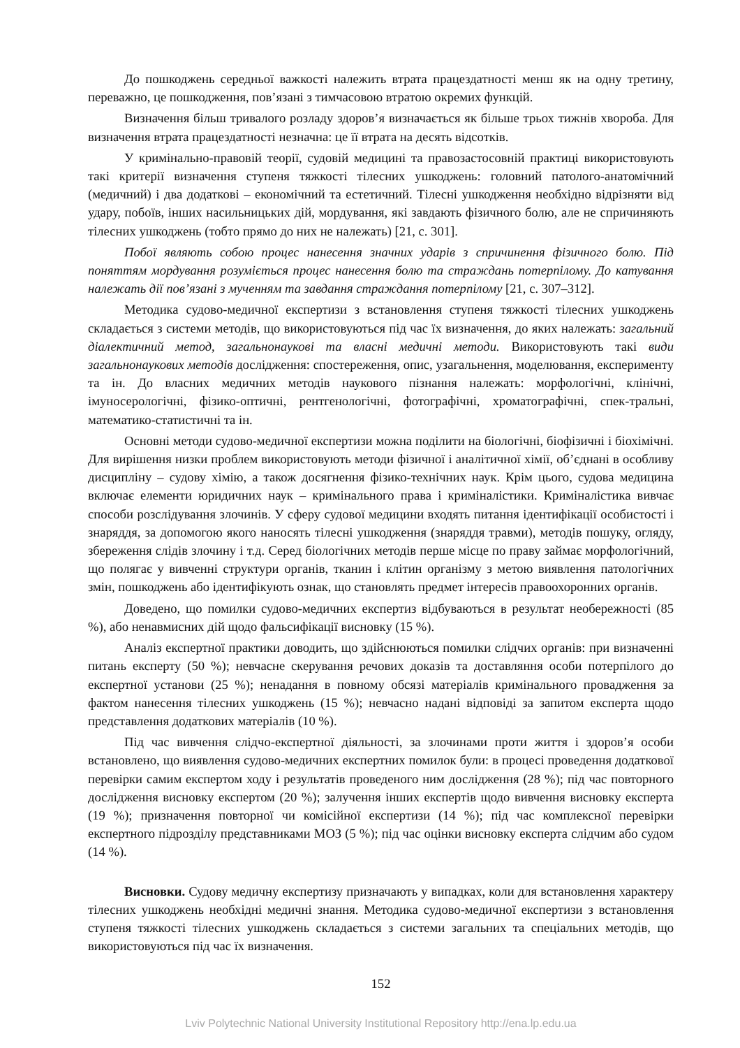До пошкоджень середньої важкості належить втрата працездатності менш як на одну третину, переважно, це пошкодження, пов’язані з тимчасовою втратою окремих функцій.
Визначення більш тривалого розладу здоров’я визначається як більше трьох тижнів хвороба. Для визначення втрата працездатності незначна: це її втрата на десять відсотків.
У кримінально-правовій теорії, судовій медицині та правозастосовній практиці використовують такі критерії визначення ступеня тяжкості тілесних ушкоджень: головний патолого-анатомічний (медичний) і два додаткові – економічний та естетичний. Тілесні ушкодження необхідно відрізняти від удару, побоїв, інших насильницьких дій, мордування, які завдають фізичного болю, але не спричиняють тілесних ушкоджень (тобто прямо до них не належать) [21, с. 301].
Побої являють собою процес нанесення значних ударів з спричинення фізичного болю. Під поняттям мордування розуміється процес нанесення болю та страждань потерпілому. До катування належать дії пов’язані з мученням та завдання страждання потерпілому [21, с. 307–312].
Методика судово-медичної експертизи з встановлення ступеня тяжкості тілесних ушкоджень складається з системи методів, що використовуються під час їх визначення, до яких належать: загальний діалектичний метод, загальнонаукові та власні медичні методи. Використовують такі види загальнонаукових методів дослідження: спостереження, опис, узагальнення, моделювання, експерименту та ін. До власних медичних методів наукового пізнання належать: морфологічні, клінічні, імуносерологічні, фізико-оптичні, рентгенологічні, фотографічні, хроматографічні, спек-тральні, математико-статистичні та ін.
Основні методи судово-медичної експертизи можна поділити на біологічні, біофізичні і біохімічні. Для вирішення низки проблем використовують методи фізичної і аналітичної хімії, об’єднані в особливу дисципліну – судову хімію, а також досягнення фізико-технічних наук. Крім цього, судова медицина включає елементи юридичних наук – кримінального права і криміналістики. Криміналістика вивчає способи розслідування злочинів. У сферу судової медицини входять питання ідентифікації особистості і знаряддя, за допомогою якого наносять тілесні ушкодження (знаряддя травми), методів пошуку, огляду, збереження слідів злочину і т.д. Серед біологічних методів перше місце по праву займає морфологічний, що полягає у вивченні структури органів, тканин і клітин організму з метою виявлення патологічних змін, пошкоджень або ідентифікують ознак, що становлять предмет інтересів правоохоронних органів.
Доведено, що помилки судово-медичних експертиз відбуваються в результат необережності (85 %), або ненавмисних дій щодо фальсифікації висновку (15 %).
Аналіз експертної практики доводить, що здійснюються помилки слідчих органів: при визначенні питань експерту (50 %); невчасне скерування речових доказів та доставляння особи потерпілого до експертної установи (25 %); ненадання в повному обсязі матеріалів кримінального провадження за фактом нанесення тілесних ушкоджень (15 %); невчасно надані відповіді за запитом експерта щодо представлення додаткових матеріалів (10 %).
Під час вивчення слідчо-експертної діяльності, за злочинами проти життя і здоров’я особи встановлено, що виявлення судово-медичних експертних помилок були: в процесі проведення додаткової перевірки самим експертом ходу і результатів проведеного ним дослідження (28 %); під час повторного дослідження висновку експертом (20 %); залучення інших експертів щодо вивчення висновку експерта (19 %); призначення повторної чи комісійної експертизи (14 %); під час комплексної перевірки експертного підрозділу представниками МОЗ (5 %); під час оцінки висновку експерта слідчим або судом (14 %).
Висновки. Судову медичну експертизу призначають у випадках, коли для встановлення характеру тілесних ушкоджень необхідні медичні знання. Методика судово-медичної експертизи з встановлення ступеня тяжкості тілесних ушкоджень складається з системи загальних та спеціальних методів, що використовуються під час їх визначення.
152
Lviv Polytechnic National University Institutional Repository http://ena.lp.edu.ua